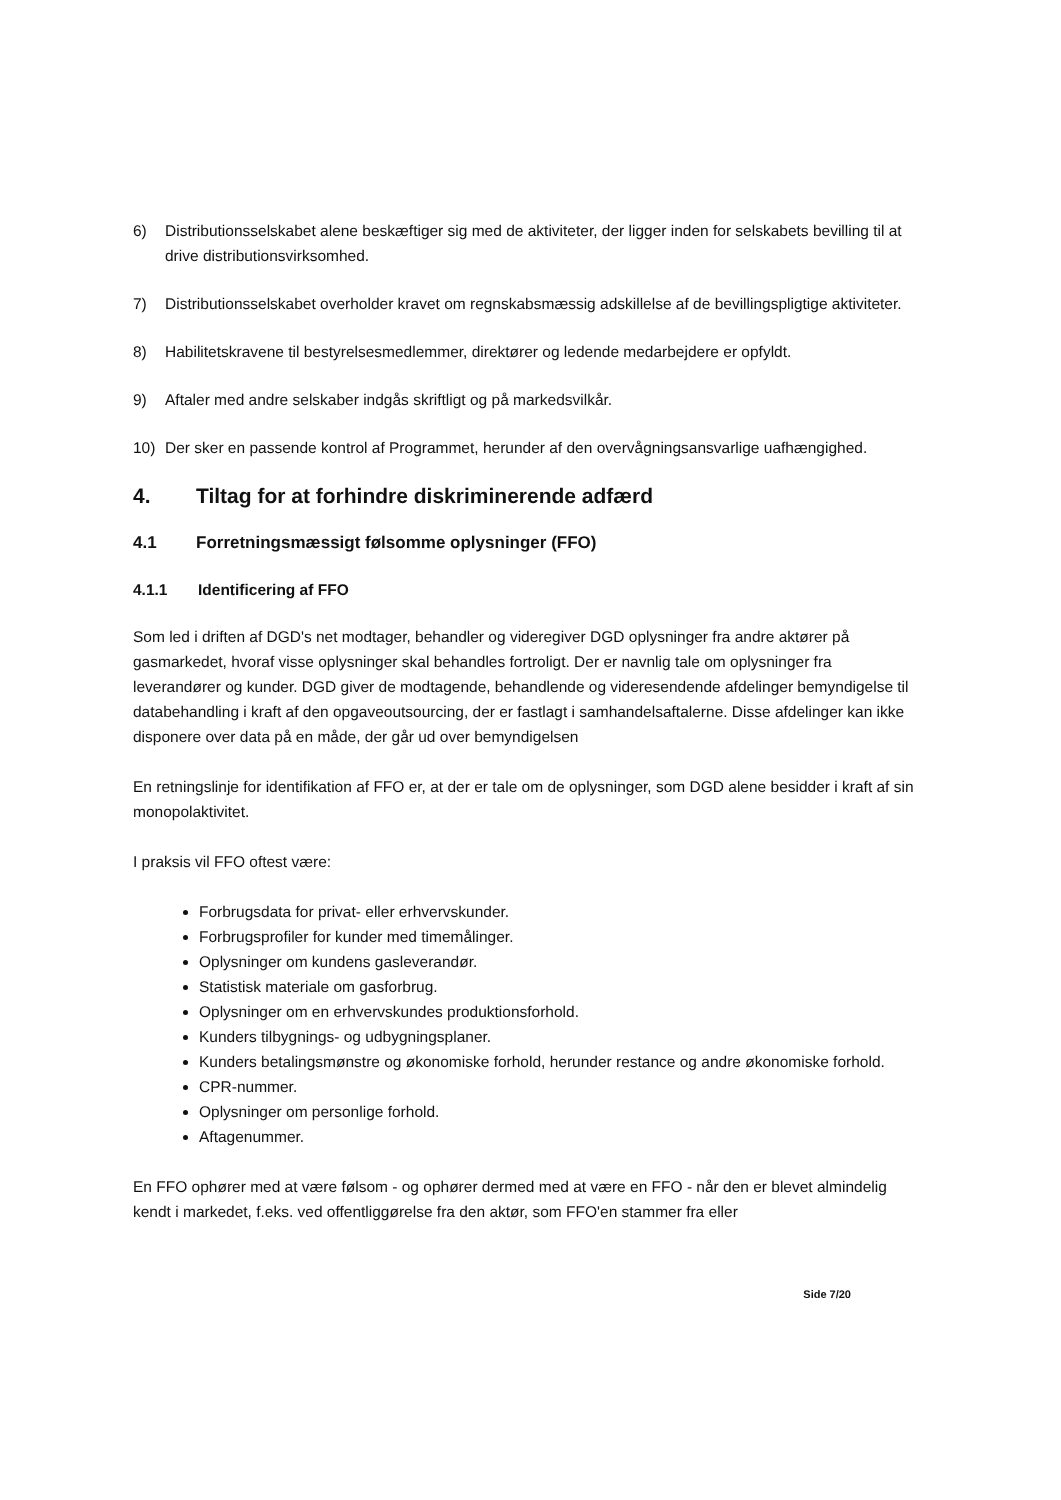6) Distributionsselskabet alene beskæftiger sig med de aktiviteter, der ligger inden for selskabets bevilling til at drive distributionsvirksomhed.
7) Distributionsselskabet overholder kravet om regnskabsmæssig adskillelse af de bevillingspligtige aktiviteter.
8) Habilitetskravene til bestyrelsesmedlemmer, direktører og ledende medarbejdere er opfyldt.
9) Aftaler med andre selskaber indgås skriftligt og på markedsvilkår.
10) Der sker en passende kontrol af Programmet, herunder af den overvågningsansvarlige uafhængighed.
4. Tiltag for at forhindre diskriminerende adfærd
4.1 Forretningsmæssigt følsomme oplysninger (FFO)
4.1.1 Identificering af FFO
Som led i driften af DGD's net modtager, behandler og videregiver DGD oplysninger fra andre aktører på gasmarkedet, hvoraf visse oplysninger skal behandles fortroligt. Der er navnlig tale om oplysninger fra leverandører og kunder. DGD giver de modtagende, behandlende og videresendende afdelinger bemyndigelse til databehandling i kraft af den opgaveoutsourcing, der er fastlagt i samhandelsaftalerne. Disse afdelinger kan ikke disponere over data på en måde, der går ud over bemyndigelsen
En retningslinje for identifikation af FFO er, at der er tale om de oplysninger, som DGD alene besidder i kraft af sin monopolaktivitet.
I praksis vil FFO oftest være:
Forbrugsdata for privat- eller erhvervskunder.
Forbrugsprofiler for kunder med timemålinger.
Oplysninger om kundens gasleverandør.
Statistisk materiale om gasforbrug.
Oplysninger om en erhvervskundes produktionsforhold.
Kunders tilbygnings- og udbygningsplaner.
Kunders betalingsmønstre og økonomiske forhold, herunder restance og andre økonomiske forhold.
CPR-nummer.
Oplysninger om personlige forhold.
Aftagenummer.
En FFO ophører med at være følsom - og ophører dermed med at være en FFO - når den er blevet almindelig kendt i markedet, f.eks. ved offentliggørelse fra den aktør, som FFO'en stammer fra eller
Side 7/20